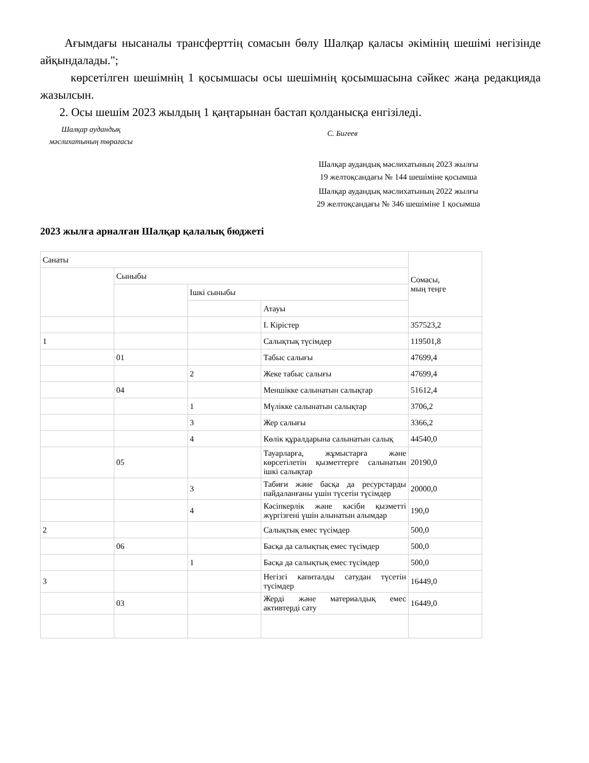Ағымдағы нысаналы трансферттің сомасын бөлу Шалқар қаласы әкімінің шешімі негізінде айқындалады.";
көрсетілген шешімнің 1 қосымшасы осы шешімнің қосымшасына сәйкес жаңа редакцияда жазылсын.
2. Осы шешім 2023 жылдың 1 қаңтарынан бастап қолданысқа енгізіледі.
Шалқар аудандық
мәслихатының төрағасы
С. Бигеев
Шалқар аудандық мәслихатының 2023 жылғы 19 желтоқсандағы № 144 шешіміне қосымша
Шалқар аудандық мәслихатының 2022 жылғы 29 желтоқсандағы № 346 шешіміне 1 қосымша
2023 жылға арналған Шалқар қалалық бюджеті
| Санаты | | | | Сомасы, мың теңге |
| | Сыныбы | | | |
| | | Ішкі сыныбы | | |
| | | | Атауы | |
| | | | I. Кірістер | 357523,2 |
| 1 | | | Салықтық түсімдер | 119501,8 |
| | 01 | | Табыс салығы | 47699,4 |
| | | 2 | Жеке табыс салығы | 47699,4 |
| | 04 | | Меншікке салынатын салықтар | 51612,4 |
| | | 1 | Мүлікке салынатын салықтар | 3706,2 |
| | | 3 | Жер салығы | 3366,2 |
| | | 4 | Көлік құралдарына салынатын салық | 44540,0 |
| | 05 | | Тауарларға, жұмыстарға және көрсетілетін қызметтерге салынатын ішкі салықтар | 20190,0 |
| | | 3 | Табиғи және басқа да ресурстарды пайдаланғаны үшін түсетін түсімдер | 20000,0 |
| | | 4 | Кәсіпкерлік және кәсіби қызметті жүргізгені үшін алынатын алымдар | 190,0 |
| 2 | | | Салықтық емес түсімдер | 500,0 |
| | 06 | | Басқа да салықтық емес түсімдер | 500,0 |
| | | 1 | Басқа да салықтық емес түсімдер | 500,0 |
| 3 | | | Негізгі капиталды сатудан түсетін түсімдер | 16449,0 |
| | 03 | | Жерді және материалдық емес активтерді сату | 16449,0 |